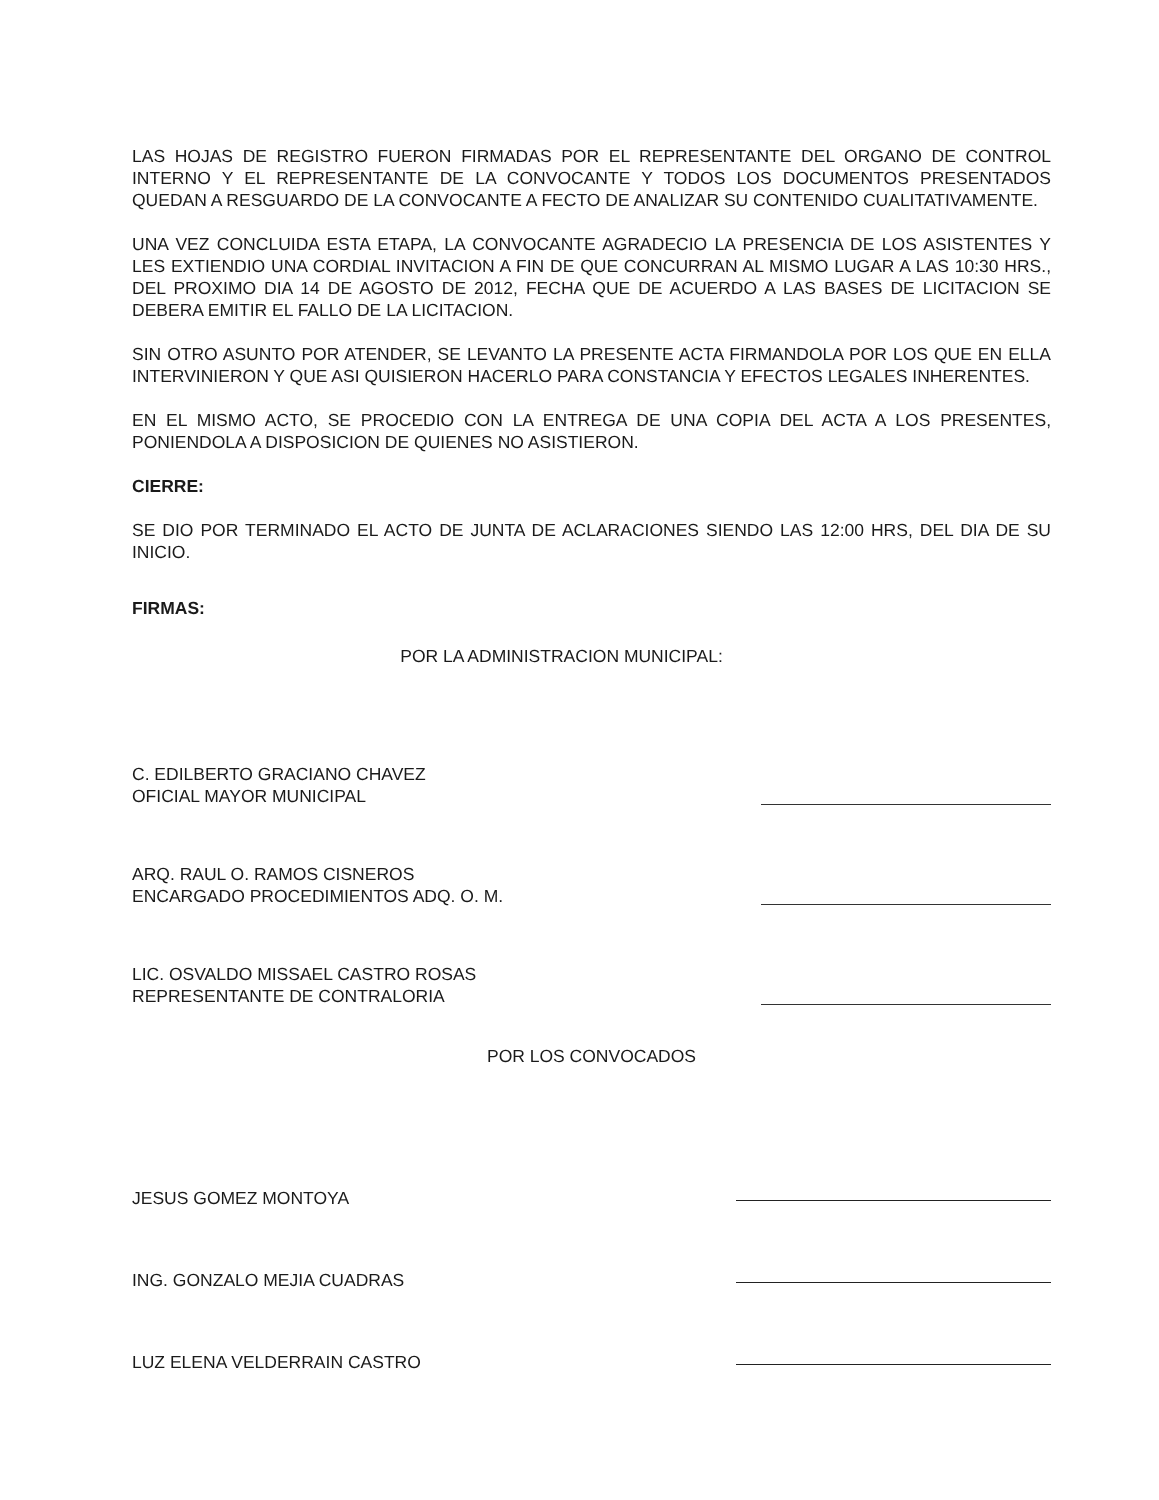LAS HOJAS DE REGISTRO FUERON FIRMADAS POR EL REPRESENTANTE DEL ORGANO DE CONTROL INTERNO Y EL REPRESENTANTE DE LA CONVOCANTE Y TODOS LOS DOCUMENTOS PRESENTADOS QUEDAN A RESGUARDO DE LA CONVOCANTE A FECTO DE ANALIZAR SU CONTENIDO CUALITATIVAMENTE.
UNA VEZ CONCLUIDA ESTA ETAPA, LA CONVOCANTE AGRADECIO LA PRESENCIA DE LOS ASISTENTES Y LES EXTIENDIO UNA CORDIAL INVITACION A FIN DE QUE CONCURRAN AL MISMO LUGAR A LAS 10:30 HRS., DEL PROXIMO DIA 14 DE AGOSTO DE 2012, FECHA QUE DE ACUERDO A LAS BASES DE LICITACION SE DEBERA EMITIR EL FALLO DE LA LICITACION.
SIN OTRO ASUNTO POR ATENDER, SE LEVANTO LA PRESENTE ACTA FIRMANDOLA POR LOS QUE EN ELLA INTERVINIERON Y QUE ASI QUISIERON HACERLO PARA CONSTANCIA Y EFECTOS LEGALES INHERENTES.
EN EL MISMO ACTO, SE PROCEDIO CON LA ENTREGA DE UNA COPIA DEL ACTA A LOS PRESENTES, PONIENDOLA A DISPOSICION DE QUIENES NO ASISTIERON.
CIERRE:
SE DIO POR TERMINADO EL ACTO DE JUNTA DE ACLARACIONES SIENDO LAS 12:00 HRS, DEL DIA DE SU INICIO.
FIRMAS:
POR LA ADMINISTRACION MUNICIPAL:
C. EDILBERTO GRACIANO CHAVEZ
OFICIAL MAYOR MUNICIPAL
ARQ. RAUL O. RAMOS CISNEROS
ENCARGADO PROCEDIMIENTOS ADQ. O. M.
LIC. OSVALDO MISSAEL CASTRO ROSAS
REPRESENTANTE DE CONTRALORIA
POR LOS CONVOCADOS
JESUS GOMEZ MONTOYA
ING. GONZALO MEJIA CUADRAS
LUZ ELENA VELDERRAIN CASTRO